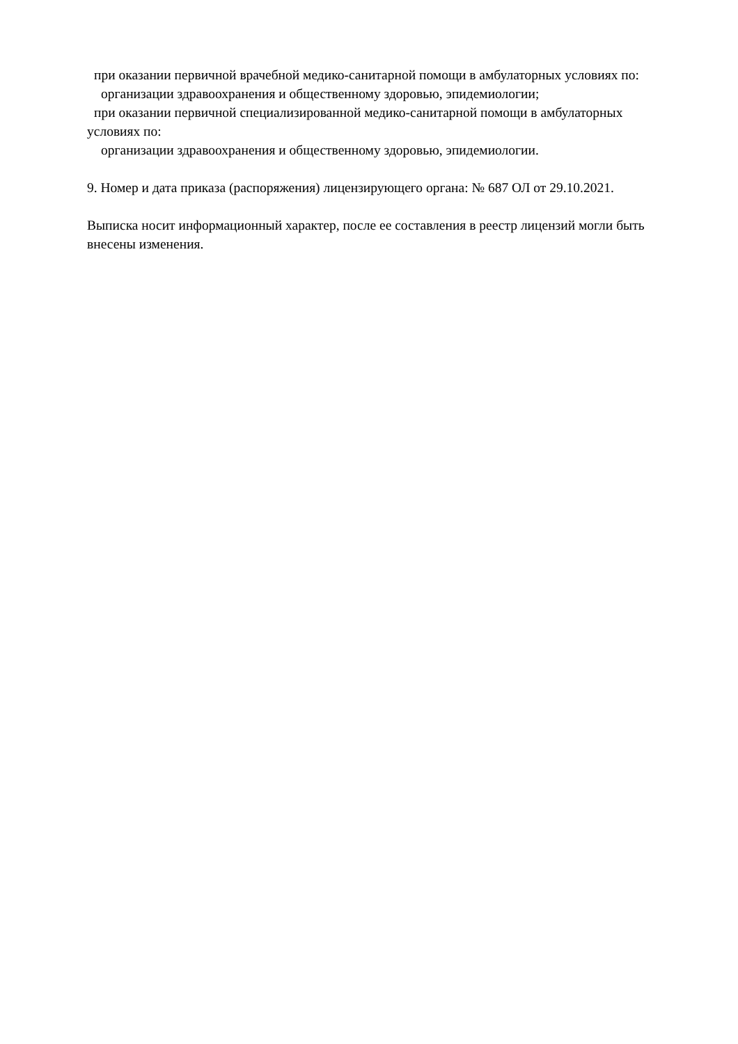при оказании первичной врачебной медико-санитарной помощи в амбулаторных условиях по:
организации здравоохранения и общественному здоровью, эпидемиологии;
при оказании первичной специализированной медико-санитарной помощи в амбулаторных
условиях по:
организации здравоохранения и общественному здоровью, эпидемиологии.
9. Номер и дата приказа (распоряжения) лицензирующего органа: № 687 ОЛ от 29.10.2021.
Выписка носит информационный характер, после ее составления в реестр лицензий могли быть внесены изменения.